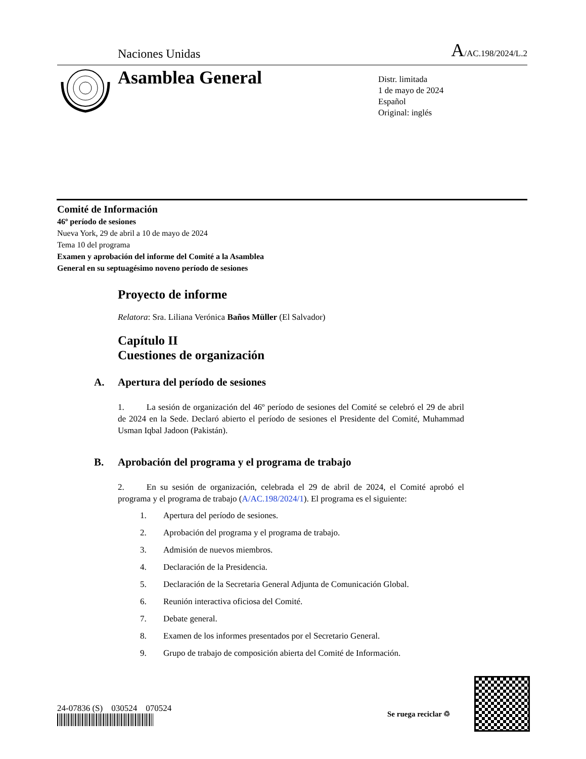Naciones Unidas A/AC.198/2024/L.2
Asamblea General
Distr. limitada
1 de mayo de 2024
Español
Original: inglés
Comité de Información
46º período de sesiones
Nueva York, 29 de abril a 10 de mayo de 2024
Tema 10 del programa
Examen y aprobación del informe del Comité a la Asamblea
General en su septuagésimo noveno período de sesiones
Proyecto de informe
Relatora: Sra. Liliana Verónica Baños Müller (El Salvador)
Capítulo II
Cuestiones de organización
A. Apertura del período de sesiones
1. La sesión de organización del 46º período de sesiones del Comité se celebró el 29 de abril de 2024 en la Sede. Declaró abierto el período de sesiones el Presidente del Comité, Muhammad Usman Iqbal Jadoon (Pakistán).
B. Aprobación del programa y el programa de trabajo
2. En su sesión de organización, celebrada el 29 de abril de 2024, el Comité aprobó el programa y el programa de trabajo (A/AC.198/2024/1). El programa es el siguiente:
1. Apertura del período de sesiones.
2. Aprobación del programa y el programa de trabajo.
3. Admisión de nuevos miembros.
4. Declaración de la Presidencia.
5. Declaración de la Secretaria General Adjunta de Comunicación Global.
6. Reunión interactiva oficiosa del Comité.
7. Debate general.
8. Examen de los informes presentados por el Secretario General.
9. Grupo de trabajo de composición abierta del Comité de Información.
24-07836 (S) 030524 070524
Se ruega reciclar ♲